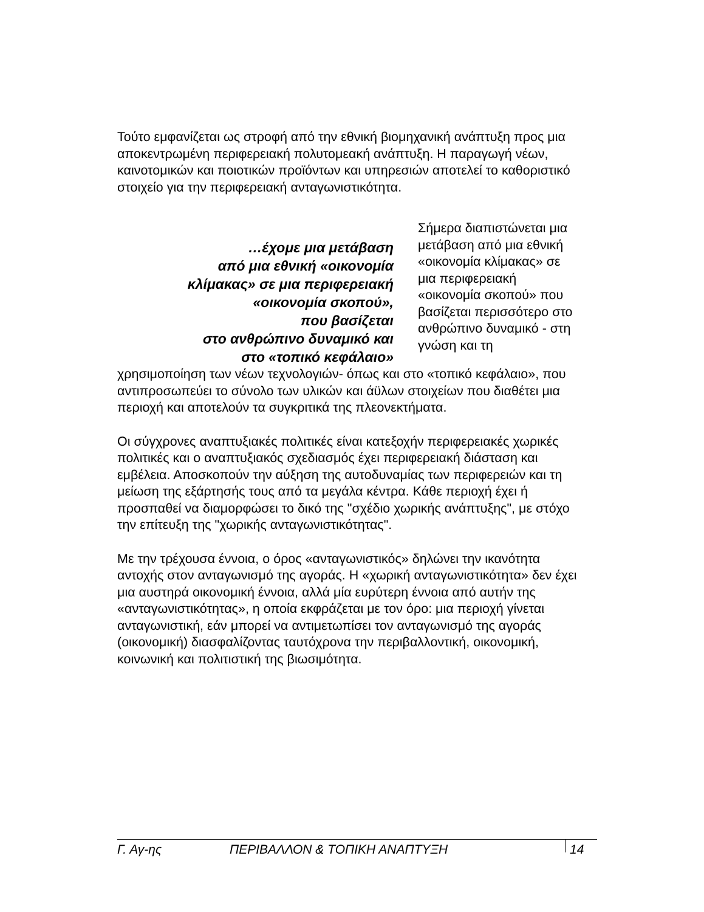Τούτο εμφανίζεται ως στροφή από την εθνική βιομηχανική ανάπτυξη προς μια αποκεντρωμένη περιφερειακή πολυτομεακή ανάπτυξη. Η παραγωγή νέων, καινοτομικών και ποιοτικών προϊόντων και υπηρεσιών αποτελεί το καθοριστικό στοιχείο για την περιφερειακή ανταγωνιστικότητα.
…έχομε μια μετάβαση
από μια εθνική «οικονομία
κλίμακας» σε μια περιφερειακή
«οικονομία σκοπού»,
που βασίζεται
στο ανθρώπινο δυναμικό και
στο «τοπικό κεφάλαιο»
Σήμερα διαπιστώνεται μια μετάβαση από μια εθνική «οικονομία κλίμακας» σε μια περιφερειακή «οικονομία σκοπού» που βασίζεται περισσότερο στο ανθρώπινο δυναμικό - στη γνώση και τη
χρησιμοποίηση των νέων τεχνολογιών- όπως και στο «τοπικό κεφάλαιο», που αντιπροσωπεύει το σύνολο των υλικών και άϋλων στοιχείων που διαθέτει μια περιοχή και αποτελούν τα συγκριτικά της πλεονεκτήματα.
Οι σύγχρονες αναπτυξιακές πολιτικές είναι κατεξοχήν περιφερειακές χωρικές πολιτικές και ο αναπτυξιακός σχεδιασμός έχει περιφερειακή διάσταση και εμβέλεια. Αποσκοπούν την αύξηση της αυτοδυναμίας των περιφερειών και τη μείωση της εξάρτησής τους από τα μεγάλα κέντρα. Κάθε περιοχή έχει ή προσπαθεί να διαμορφώσει το δικό της "σχέδιο χωρικής ανάπτυξης", με στόχο την επίτευξη της "χωρικής ανταγωνιστικότητας".
Με την τρέχουσα έννοια, ο όρος «ανταγωνιστικός» δηλώνει την ικανότητα αντοχής στον ανταγωνισμό της αγοράς. Η «χωρική ανταγωνιστικότητα» δεν έχει μια αυστηρά οικονομική έννοια, αλλά μία ευρύτερη έννοια από αυτήν της «ανταγωνιστικότητας», η οποία εκφράζεται με τον όρο: μια περιοχή γίνεται ανταγωνιστική, εάν μπορεί να αντιμετωπίσει τον ανταγωνισμό της αγοράς (οικονομική) διασφαλίζοντας ταυτόχρονα την περιβαλλοντική, οικονομική, κοινωνική και πολιτιστική της βιωσιμότητα.
Γ. Αγ-ης ΠΕΡΙΒΑΛΛΟΝ & ΤΟΠΙΚΗ ΑΝΑΠΤΥΞΗ 14